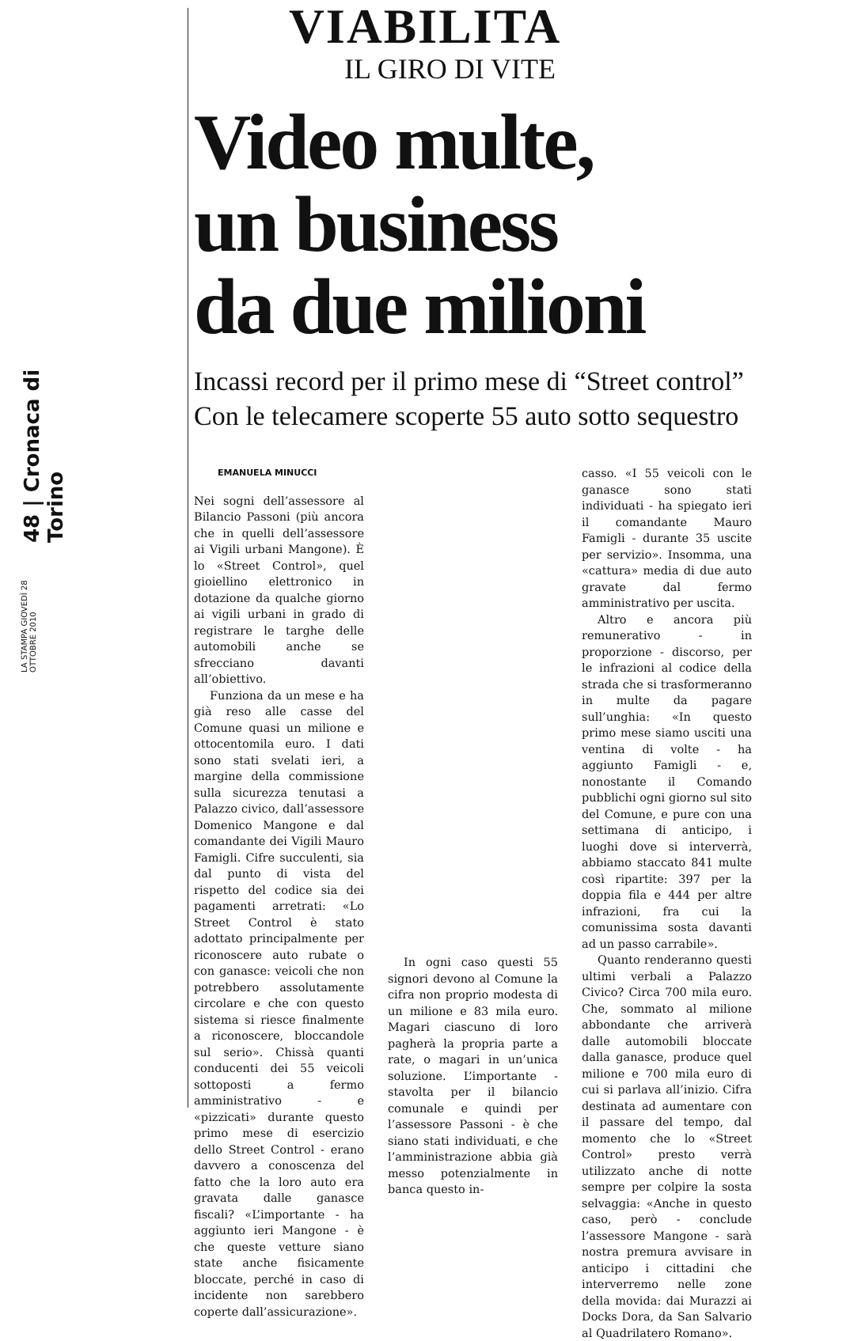48 | Cronaca di Torino
LA STAMPA GIOVEDÌ 28 OTTOBRE 2010
VIABILITA
IL GIRO DI VITE
Video multe,
un business
da due milioni
Incassi record per il primo mese di “Street control”
Con le telecamere scoperte 55 auto sotto sequestro
EMANUELA MINUCCI
Nei sogni dell’assessore al Bilancio Passoni (più ancora che in quelli dell’assessore ai Vigili urbani Mangone). È lo «Street Control», quel gioiellino elettronico in dotazione da qualche giorno ai vigili urbani in grado di registrare le targhe delle automobili anche se sfrecciano davanti all’obiettivo.
Funziona da un mese e ha già reso alle casse del Comune quasi un milione e ottocentomila euro. I dati sono stati svelati ieri, a margine della commissione sulla sicurezza tenutasi a Palazzo civico, dall’assessore Domenico Mangone e dal comandante dei Vigili Mauro Famigli. Cifre succulenti, sia dal punto di vista del rispetto del codice sia dei pagamenti arretrati: «Lo Street Control è stato adottato principalmente per riconoscere auto rubate o con ganasce: veicoli che non potrebbero assolutamente circolare e che con questo sistema si riesce finalmente a riconoscere, bloccandole sul serio». Chissà quanti conducenti dei 55 veicoli sottoposti a fermo amministrativo - e «pizzicati» durante questo primo mese di esercizio dello Street Control - erano davvero a conoscenza del fatto che la loro auto era gravata dalle ganasce fiscali? «L’importante - ha aggiunto ieri Mangone - è che queste vetture siano state anche fisicamente bloccate, perché in caso di incidente non sarebbero coperte dall’assicurazione».
In ogni caso questi 55 signori devono al Comune la cifra non proprio modesta di un milione e 83 mila euro. Magari ciascuno di loro pagherà la propria parte a rate, o magari in un’unica soluzione. L’importante - stavolta per il bilancio comunale e quindi per l’assessore Passoni - è che siano stati individuati, e che l’amministrazione abbia già messo potenzialmente in banca questo in-
casso. «I 55 veicoli con le ganasce sono stati individuati - ha spiegato ieri il comandante Mauro Famigli - durante 35 uscite per servizio». Insomma, una «cattura» media di due auto gravate dal fermo amministrativo per uscita.
Altro e ancora più remunerativo - in proporzione - discorso, per le infrazioni al codice della strada che si trasformeranno in multe da pagare sull’unghia: «In questo primo mese siamo usciti una ventina di volte - ha aggiunto Famigli - e, nonostante il Comando pubblichi ogni giorno sul sito del Comune, e pure con una settimana di anticipo, i luoghi dove si interverrà, abbiamo staccato 841 multe così ripartite: 397 per la doppia fila e 444 per altre infrazioni, fra cui la comunissima sosta davanti ad un passo carrabile».
Quanto renderanno questi ultimi verbali a Palazzo Civico? Circa 700 mila euro. Che, sommato al milione abbondante che arriverà dalle automobili bloccate dalla ganasce, produce quel milione e 700 mila euro di cui si parlava all’inizio. Cifra destinata ad aumentare con il passare del tempo, dal momento che lo «Street Control» presto verrà utilizzato anche di notte sempre per colpire la sosta selvaggia: «Anche in questo caso, però - conclude l’assessore Mangone - sarà nostra premura avvisare in anticipo i cittadini che interverremo nelle zone della movida: dai Murazzi ai Docks Dora, da San Salvario al Quadrilatero Romano».